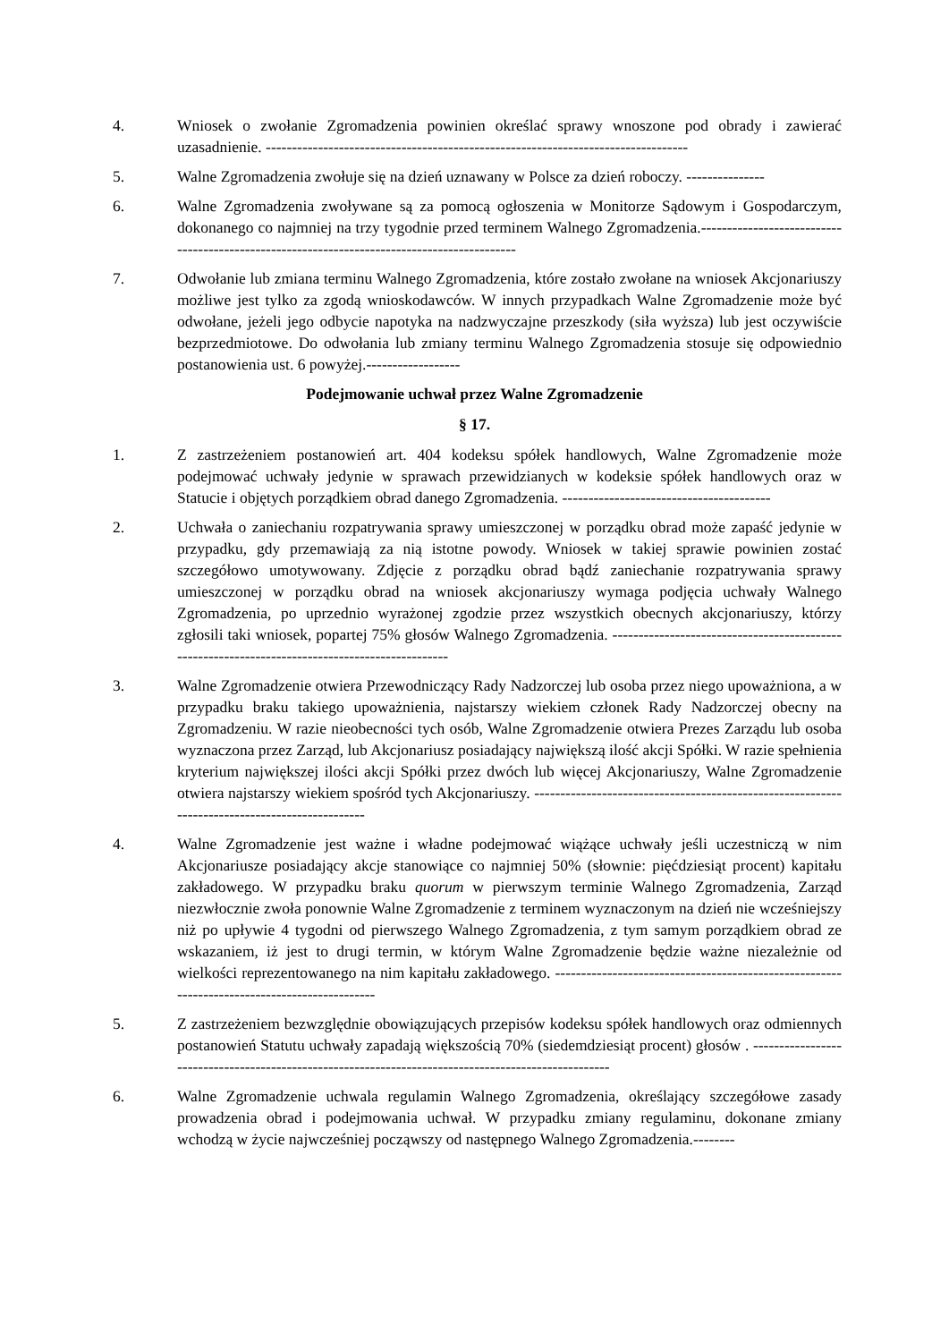4. Wniosek o zwołanie Zgromadzenia powinien określać sprawy wnoszone pod obrady i zawierać uzasadnienie. ---------------------------------------------------------------------------------
5. Walne Zgromadzenia zwołuje się na dzień uznawany w Polsce za dzień roboczy. ---------------
6. Walne Zgromadzenia zwoływane są za pomocą ogłoszenia w Monitorze Sądowym i Gospodarczym, dokonanego co najmniej na trzy tygodnie przed terminem Walnego Zgromadzenia.--------------------------------------------------------------------------------------------
7. Odwołanie lub zmiana terminu Walnego Zgromadzenia, które zostało zwołane na wniosek Akcjonariuszy możliwe jest tylko za zgodą wnioskodawców. W innych przypadkach Walne Zgromadzenie może być odwołane, jeżeli jego odbycie napotyka na nadzwyczajne przeszkody (siła wyższa) lub jest oczywiście bezprzedmiotowe. Do odwołania lub zmiany terminu Walnego Zgromadzenia stosuje się odpowiednio postanowienia ust. 6 powyżej.------------------
Podejmowanie uchwał przez Walne Zgromadzenie
§ 17.
1. Z zastrzeżeniem postanowień art. 404 kodeksu spółek handlowych, Walne Zgromadzenie może podejmować uchwały jedynie w sprawach przewidzianych w kodeksie spółek handlowych oraz w Statucie i objętych porządkiem obrad danego Zgromadzenia. ----------------------------------------
2. Uchwała o zaniechaniu rozpatrywania sprawy umieszczonej w porządku obrad może zapaść jedynie w przypadku, gdy przemawiają za nią istotne powody. Wniosek w takiej sprawie powinien zostać szczegółowo umotywowany. Zdjęcie z porządku obrad bądź zaniechanie rozpatrywania sprawy umieszczonej w porządku obrad na wniosek akcjonariuszy wymaga podjęcia uchwały Walnego Zgromadzenia, po uprzednio wyrażonej zgodzie przez wszystkich obecnych akcjonariuszy, którzy zgłosili taki wniosek, popartej 75% głosów Walnego Zgromadzenia. ------------------------------------------------------------------------------------------------
3. Walne Zgromadzenie otwiera Przewodniczący Rady Nadzorczej lub osoba przez niego upoważniona, a w przypadku braku takiego upoważnienia, najstarszy wiekiem członek Rady Nadzorczej obecny na Zgromadzeniu. W razie nieobecności tych osób, Walne Zgromadzenie otwiera Prezes Zarządu lub osoba wyznaczona przez Zarząd, lub Akcjonariusz posiadający największą ilość akcji Spółki. W razie spełnienia kryterium największej ilości akcji Spółki przez dwóch lub więcej Akcjonariuszy, Walne Zgromadzenie otwiera najstarszy wiekiem spośród tych Akcjonariuszy. -----------------------------------------------------------------------------------------------
4. Walne Zgromadzenie jest ważne i władne podejmować wiążące uchwały jeśli uczestniczą w nim Akcjonariusze posiadający akcje stanowiące co najmniej 50% (słownie: pięćdziesiąt procent) kapitału zakładowego. W przypadku braku quorum w pierwszym terminie Walnego Zgromadzenia, Zarząd niezwłocznie zwoła ponownie Walne Zgromadzenie z terminem wyznaczonym na dzień nie wcześniejszy niż po upływie 4 tygodni od pierwszego Walnego Zgromadzenia, z tym samym porządkiem obrad ze wskazaniem, iż jest to drugi termin, w którym Walne Zgromadzenie będzie ważne niezależnie od wielkości reprezentowanego na nim kapitału zakładowego. ---------------------------------------------------------------------------------------------
5. Z zastrzeżeniem bezwzględnie obowiązujących przepisów kodeksu spółek handlowych oraz odmiennych postanowień Statutu uchwały zapadają większością 70% (siedemdziesiąt procent) głosów . ----------------------------------------------------------------------------------------------------
6. Walne Zgromadzenie uchwala regulamin Walnego Zgromadzenia, określający szczegółowe zasady prowadzenia obrad i podejmowania uchwał. W przypadku zmiany regulaminu, dokonane zmiany wchodzą w życie najwcześniej począwszy od następnego Walnego Zgromadzenia.--------